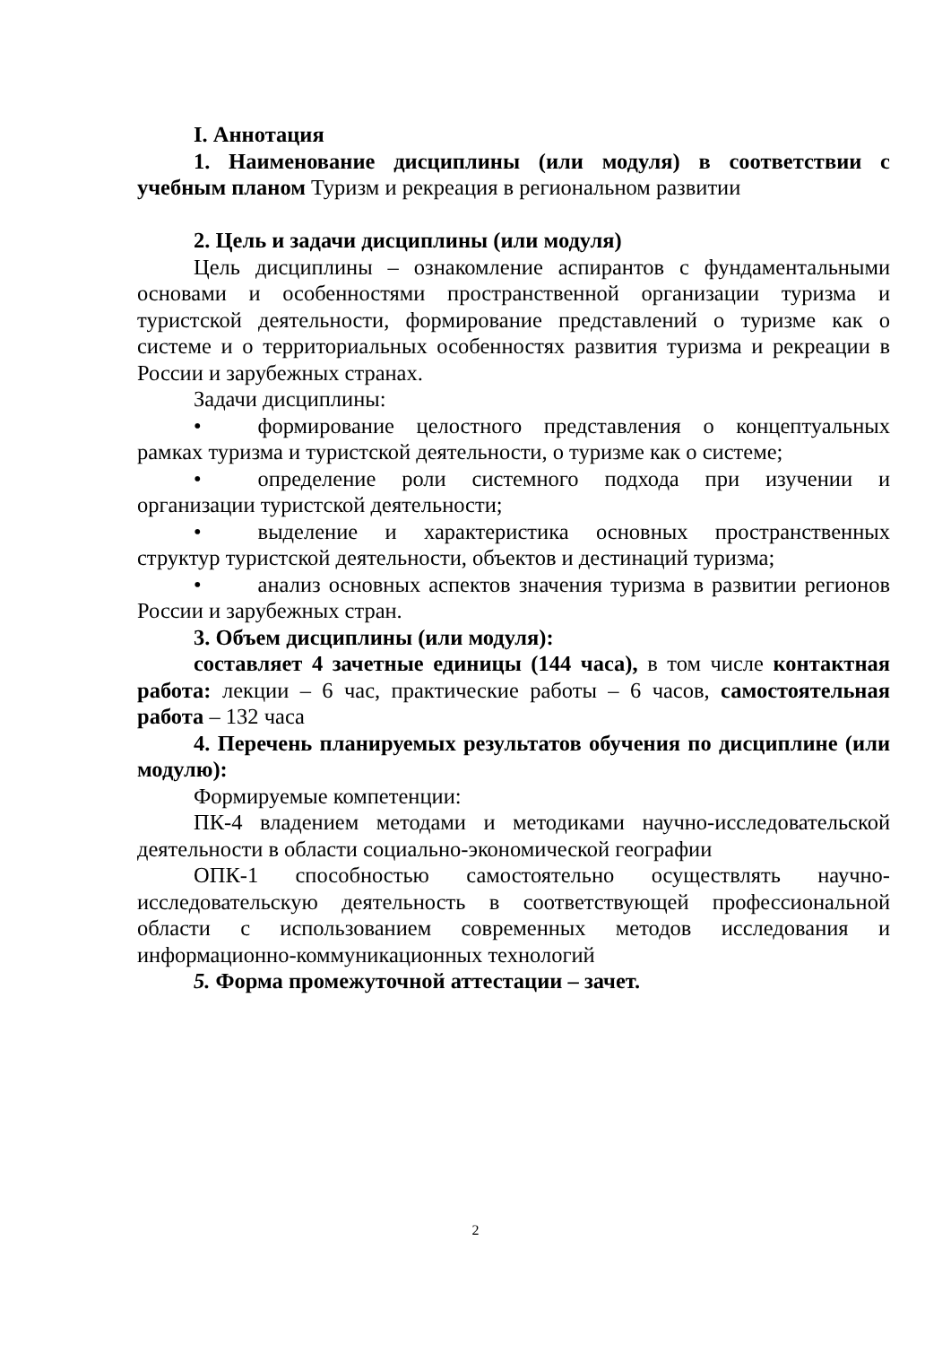I. Аннотация
1. Наименование дисциплины (или модуля) в соответствии с учебным планом Туризм и рекреация в региональном развитии
2. Цель и задачи дисциплины (или модуля)
Цель дисциплины – ознакомление аспирантов с фундаментальными основами и особенностями пространственной организации туризма и туристской деятельности, формирование представлений о туризме как о системе и о территориальных особенностях развития туризма и рекреации в России и зарубежных странах.
Задачи дисциплины:
• формирование целостного представления о концептуальных рамках туризма и туристской деятельности, о туризме как о системе;
• определение роли системного подхода при изучении и организации туристской деятельности;
• выделение и характеристика основных пространственных структур туристской деятельности, объектов и дестинаций туризма;
• анализ основных аспектов значения туризма в развитии регионов России и зарубежных стран.
3. Объем дисциплины (или модуля):
составляет 4 зачетные единицы (144 часа), в том числе контактная работа: лекции – 6 час, практические работы – 6 часов, самостоятельная работа – 132 часа
4. Перечень планируемых результатов обучения по дисциплине (или модулю):
Формируемые компетенции:
ПК-4 владением методами и методиками научно-исследовательской деятельности в области социально-экономической географии
ОПК-1 способностью самостоятельно осуществлять научно-исследовательскую деятельность в соответствующей профессиональной области с использованием современных методов исследования и информационно-коммуникационных технологий
5. Форма промежуточной аттестации – зачет.
2